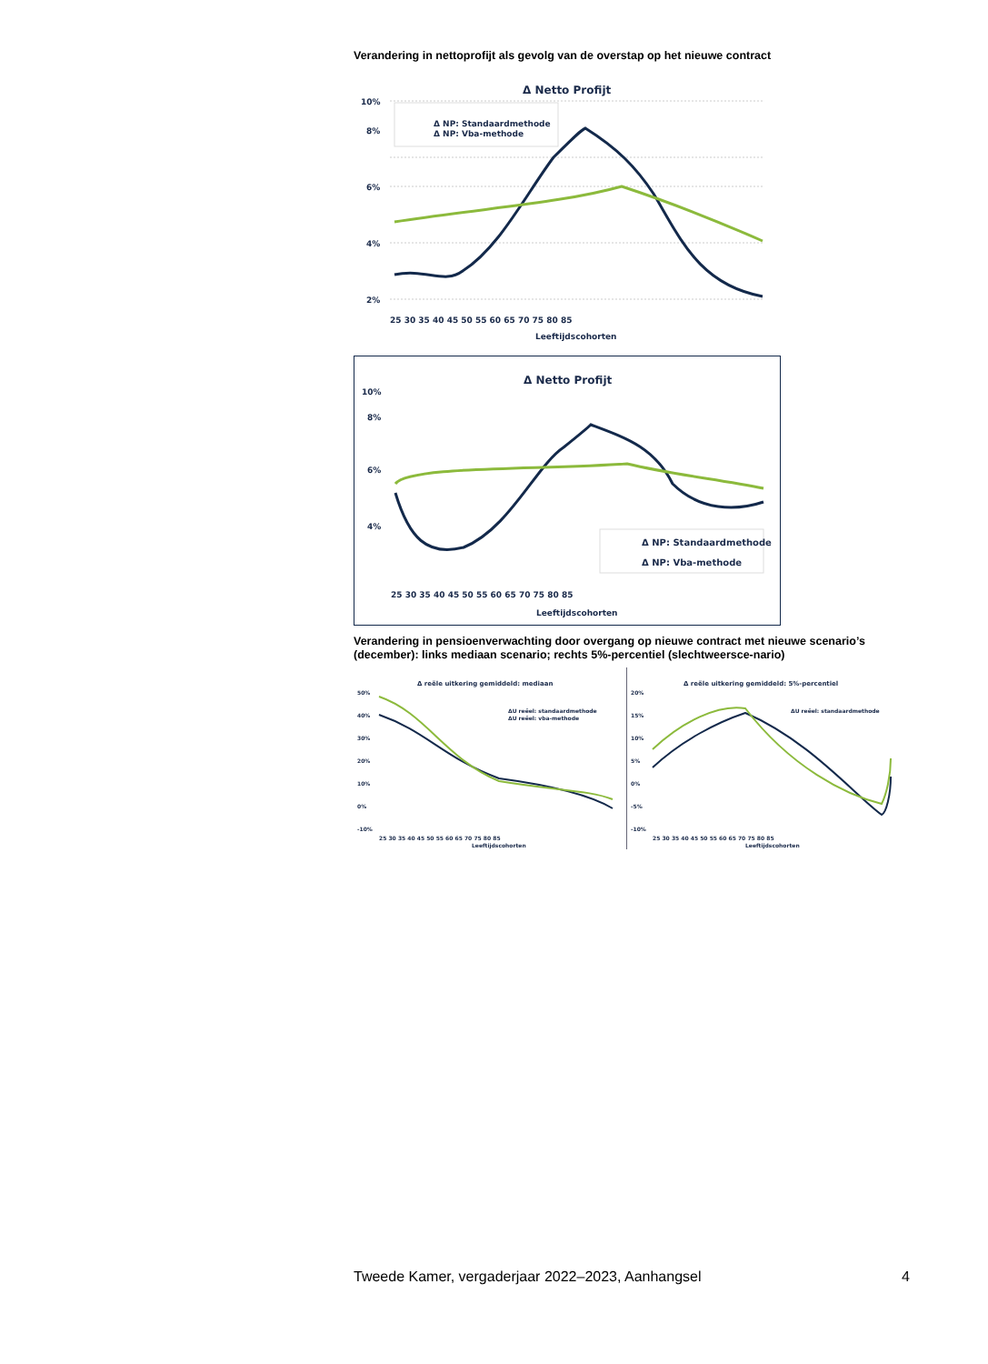Verandering in nettoprofijt als gevolg van de overstap op het nieuwe contract
Δ Netto Profijt
10%
8%
6%
4%
2%
Δ NP: Standaardmethode
Δ NP: Vba-methode
25 30 35 40 45 50 55 60 65 70 75 80 85
Leeftijdscohorten
Δ Netto Profijt
10%
8%
6%
4%
Δ NP: Standaardmethode
Δ NP: Vba-methode
25 30 35 40 45 50 55 60 65 70 75 80 85
Leeftijdscohorten
Verandering in pensioenverwachting door overgang op nieuwe contract met nieuwe scenario’s (december): links mediaan scenario; rechts 5%-percentiel (slechtweersce-nario)
Δ reële uitkering gemiddeld: mediaan
ΔU reëel: standaardmethode
ΔU reëel: vba-methode
50%
40%
30%
20%
10%
0%
-10%
25 30 35 40 45 50 55 60 65 70 75 80 85
Leeftijdscohorten
Δ reële uitkering gemiddeld: 5%-percentiel
ΔU reëel: standaardmethode
20%
15%
10%
5%
0%
-5%
-10%
25 30 35 40 45 50 55 60 65 70 75 80 85
Leeftijdscohorten
Tweede Kamer, vergaderjaar 2022–2023, Aanhangsel 4